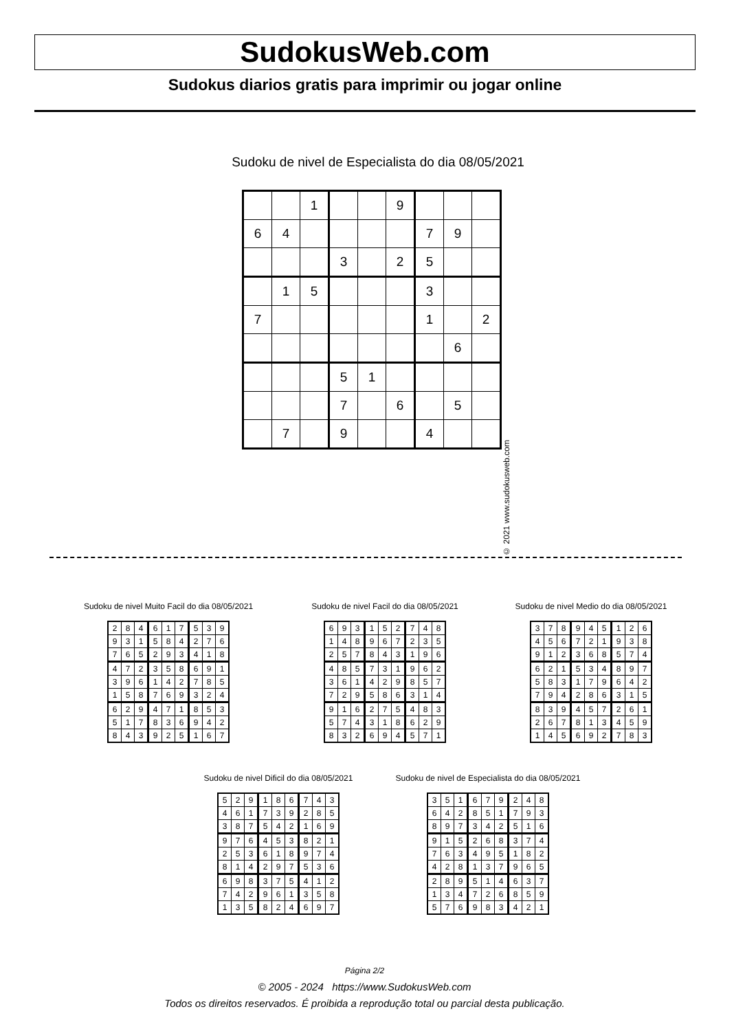SudokusWeb.com
Sudokus diarios gratis para imprimir ou jogar online
Sudoku de nivel de Especialista do dia 08/05/2021
| | | 1 | | | 9 | | | |
| 6 | 4 | | | | | 7 | 9 | |
| | | | 3 | | 2 | 5 | | |
| | 1 | 5 | | | | 3 | | |
| 7 | | | | | | 1 | | 2 |
| | | | | | | | 6 | |
| | | | 5 | 1 | | | | |
| | | | 7 | | 6 | | 5 | |
| | 7 | | 9 | | | 4 | | |
© 2021 www.sudokusweb.com
Sudoku de nivel Muito Facil do dia 08/05/2021
| 2 | 8 | 4 | 6 | 1 | 7 | 5 | 3 | 9 |
| 9 | 3 | 1 | 5 | 8 | 4 | 2 | 7 | 6 |
| 7 | 6 | 5 | 2 | 9 | 3 | 4 | 1 | 8 |
| 4 | 7 | 2 | 3 | 5 | 8 | 6 | 9 | 1 |
| 3 | 9 | 6 | 1 | 4 | 2 | 7 | 8 | 5 |
| 1 | 5 | 8 | 7 | 6 | 9 | 3 | 2 | 4 |
| 6 | 2 | 9 | 4 | 7 | 1 | 8 | 5 | 3 |
| 5 | 1 | 7 | 8 | 3 | 6 | 9 | 4 | 2 |
| 8 | 4 | 3 | 9 | 2 | 5 | 1 | 6 | 7 |
Sudoku de nivel Facil do dia 08/05/2021
| 6 | 9 | 3 | 1 | 5 | 2 | 7 | 4 | 8 |
| 1 | 4 | 8 | 9 | 6 | 7 | 2 | 3 | 5 |
| 2 | 5 | 7 | 8 | 4 | 3 | 1 | 9 | 6 |
| 4 | 8 | 5 | 7 | 3 | 1 | 9 | 6 | 2 |
| 3 | 6 | 1 | 4 | 2 | 9 | 8 | 5 | 7 |
| 7 | 2 | 9 | 5 | 8 | 6 | 3 | 1 | 4 |
| 9 | 1 | 6 | 2 | 7 | 5 | 4 | 8 | 3 |
| 5 | 7 | 4 | 3 | 1 | 8 | 6 | 2 | 9 |
| 8 | 3 | 2 | 6 | 9 | 4 | 5 | 7 | 1 |
Sudoku de nivel Medio do dia 08/05/2021
| 3 | 7 | 8 | 9 | 4 | 5 | 1 | 2 | 6 |
| 4 | 5 | 6 | 7 | 2 | 1 | 9 | 3 | 8 |
| 9 | 1 | 2 | 3 | 6 | 8 | 5 | 7 | 4 |
| 6 | 2 | 1 | 5 | 3 | 4 | 8 | 9 | 7 |
| 5 | 8 | 3 | 1 | 7 | 9 | 6 | 4 | 2 |
| 7 | 9 | 4 | 2 | 8 | 6 | 3 | 1 | 5 |
| 8 | 3 | 9 | 4 | 5 | 7 | 2 | 6 | 1 |
| 2 | 6 | 7 | 8 | 1 | 3 | 4 | 5 | 9 |
| 1 | 4 | 5 | 6 | 9 | 2 | 7 | 8 | 3 |
Sudoku de nivel Dificil do dia 08/05/2021
| 5 | 2 | 9 | 1 | 8 | 6 | 7 | 4 | 3 |
| 4 | 6 | 1 | 7 | 3 | 9 | 2 | 8 | 5 |
| 3 | 8 | 7 | 5 | 4 | 2 | 1 | 6 | 9 |
| 9 | 7 | 6 | 4 | 5 | 3 | 8 | 2 | 1 |
| 2 | 5 | 3 | 6 | 1 | 8 | 9 | 7 | 4 |
| 8 | 1 | 4 | 2 | 9 | 7 | 5 | 3 | 6 |
| 6 | 9 | 8 | 3 | 7 | 5 | 4 | 1 | 2 |
| 7 | 4 | 2 | 9 | 6 | 1 | 3 | 5 | 8 |
| 1 | 3 | 5 | 8 | 2 | 4 | 6 | 9 | 7 |
Sudoku de nivel de Especialista do dia 08/05/2021
| 3 | 5 | 1 | 6 | 7 | 9 | 2 | 4 | 8 |
| 6 | 4 | 2 | 8 | 5 | 1 | 7 | 9 | 3 |
| 8 | 9 | 7 | 3 | 4 | 2 | 5 | 1 | 6 |
| 9 | 1 | 5 | 2 | 6 | 8 | 3 | 7 | 4 |
| 7 | 6 | 3 | 4 | 9 | 5 | 1 | 8 | 2 |
| 4 | 2 | 8 | 1 | 3 | 7 | 9 | 6 | 5 |
| 2 | 8 | 9 | 5 | 1 | 4 | 6 | 3 | 7 |
| 1 | 3 | 4 | 7 | 2 | 6 | 8 | 5 | 9 |
| 5 | 7 | 6 | 9 | 8 | 3 | 4 | 2 | 1 |
Página 2/2
© 2005 - 2024 https://www.SudokusWeb.com
Todos os direitos reservados. É proibida a reprodução total ou parcial desta publicação.